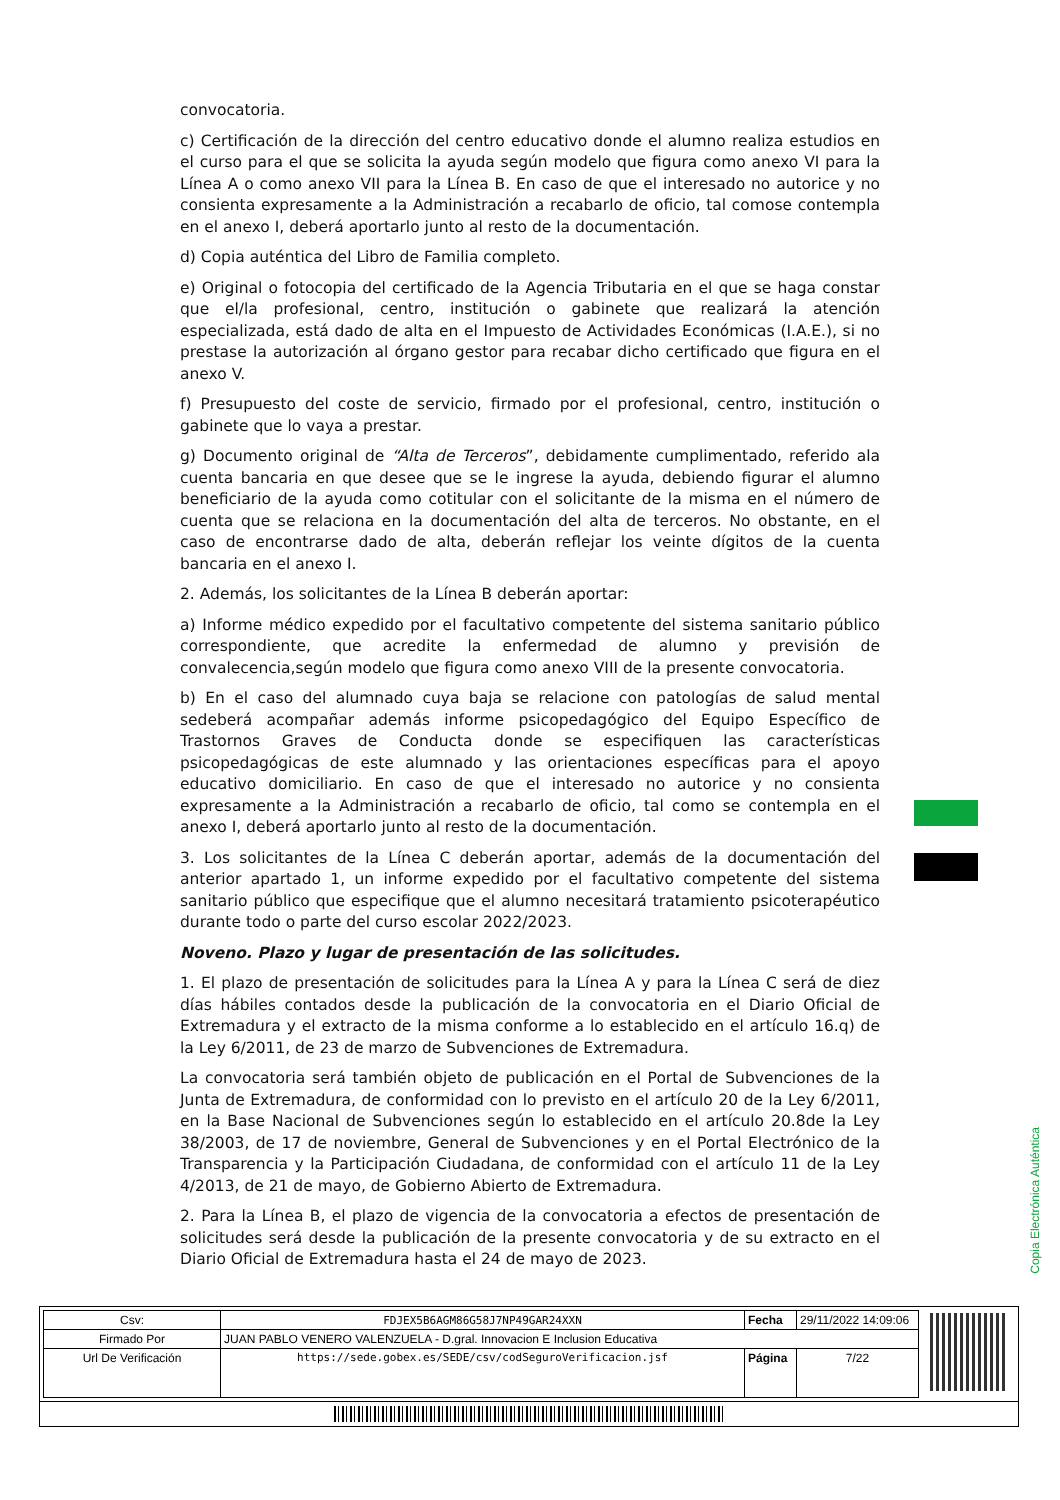convocatoria.
c) Certificación de la dirección del centro educativo donde el alumno realiza estudios en el curso para el que se solicita la ayuda según modelo que figura como anexo VI para la Línea A o como anexo VII para la Línea B. En caso de que el interesado no autorice y no consienta expresamente a la Administración a recabarlo de oficio, tal comose contempla en el anexo I, deberá aportarlo junto al resto de la documentación.
d) Copia auténtica del Libro de Familia completo.
e) Original o fotocopia del certificado de la Agencia Tributaria en el que se haga constar que el/la profesional, centro, institución o gabinete que realizará la atención especializada, está dado de alta en el Impuesto de Actividades Económicas (I.A.E.), si no prestase la autorización al órgano gestor para recabar dicho certificado que figura en el anexo V.
f) Presupuesto del coste de servicio, firmado por el profesional, centro, institución o gabinete que lo vaya a prestar.
g) Documento original de “Alta de Terceros”, debidamente cumplimentado, referido ala cuenta bancaria en que desee que se le ingrese la ayuda, debiendo figurar el alumno beneficiario de la ayuda como cotitular con el solicitante de la misma en el número de cuenta que se relaciona en la documentación del alta de terceros. No obstante, en el caso de encontrarse dado de alta, deberán reflejar los veinte dígitos de la cuenta bancaria en el anexo I.
2. Además, los solicitantes de la Línea B deberán aportar:
a) Informe médico expedido por el facultativo competente del sistema sanitario público correspondiente, que acredite la enfermedad de alumno y previsión de convalecencia,según modelo que figura como anexo VIII de la presente convocatoria.
b) En el caso del alumnado cuya baja se relacione con patologías de salud mental sedeberá acompañar además informe psicopedagógico del Equipo Específico de Trastornos Graves de Conducta donde se especifiquen las características psicopedagógicas de este alumnado y las orientaciones específicas para el apoyo educativo domiciliario. En caso de que el interesado no autorice y no consienta expresamente a la Administración a recabarlo de oficio, tal como se contempla en el anexo I, deberá aportarlo junto al resto de la documentación.
3. Los solicitantes de la Línea C deberán aportar, además de la documentación del anterior apartado 1, un informe expedido por el facultativo competente del sistema sanitario público que especifique que el alumno necesitará tratamiento psicoterapéutico durante todo o parte del curso escolar 2022/2023.
Noveno. Plazo y lugar de presentación de las solicitudes.
1. El plazo de presentación de solicitudes para la Línea A y para la Línea C será de diez días hábiles contados desde la publicación de la convocatoria en el Diario Oficial de Extremadura y el extracto de la misma conforme a lo establecido en el artículo 16.q) de la Ley 6/2011, de 23 de marzo de Subvenciones de Extremadura.
La convocatoria será también objeto de publicación en el Portal de Subvenciones de la Junta de Extremadura, de conformidad con lo previsto en el artículo 20 de la Ley 6/2011, en la Base Nacional de Subvenciones según lo establecido en el artículo 20.8de la Ley 38/2003, de 17 de noviembre, General de Subvenciones y en el Portal Electrónico de la Transparencia y la Participación Ciudadana, de conformidad con el artículo 11 de la Ley 4/2013, de 21 de mayo, de Gobierno Abierto de Extremadura.
2. Para la Línea B, el plazo de vigencia de la convocatoria a efectos de presentación de solicitudes será desde la publicación de la presente convocatoria y de su extracto en el Diario Oficial de Extremadura hasta el 24 de mayo de 2023.
Copia Electrónica Auténtica
| Csv: | FDJEX5B6AGM86G58J7NP49GAR24XXN | Fecha | 29/11/2022 14:09:06 |
| Firmado Por | JUAN PABLO VENERO VALENZUELA - D.gral. Innovacion E Inclusion Educativa | | |
| Url De Verificación | https://sede.gobex.es/SEDE/csv/codSeguroVerificacion.jsf | Página | 7/22 |